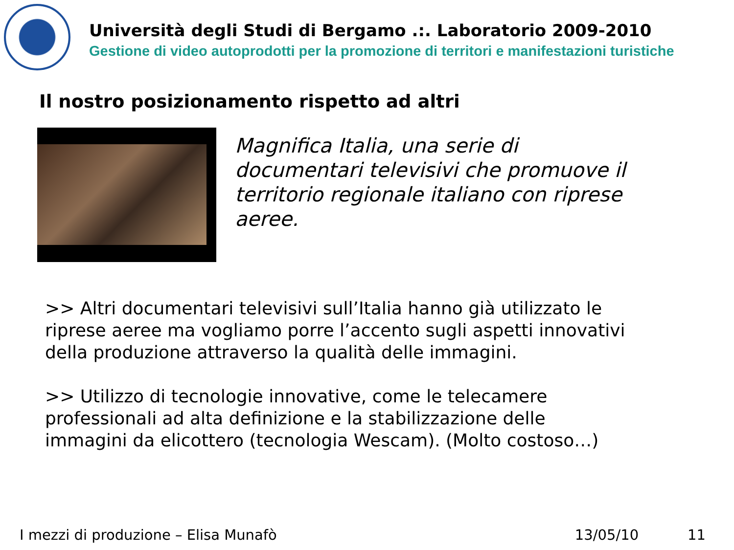Università degli Studi di Bergamo .:. Laboratorio 2009-2010
Gestione di video autoprodotti per la promozione di territori e manifestazioni turistiche
Il nostro posizionamento rispetto ad altri
Magnifica Italia, una serie di documentari televisivi che promuove il territorio regionale italiano con riprese aeree.
>> Altri documentari televisivi sull’Italia hanno già utilizzato le riprese aeree ma vogliamo porre l’accento sugli aspetti innovativi della produzione attraverso la qualità delle immagini.
>> Utilizzo di tecnologie innovative, come le telecamere professionali ad alta definizione e la stabilizzazione delle immagini da elicottero (tecnologia Wescam). (Molto costoso…)
I mezzi di produzione – Elisa Munafò 13/05/10 11